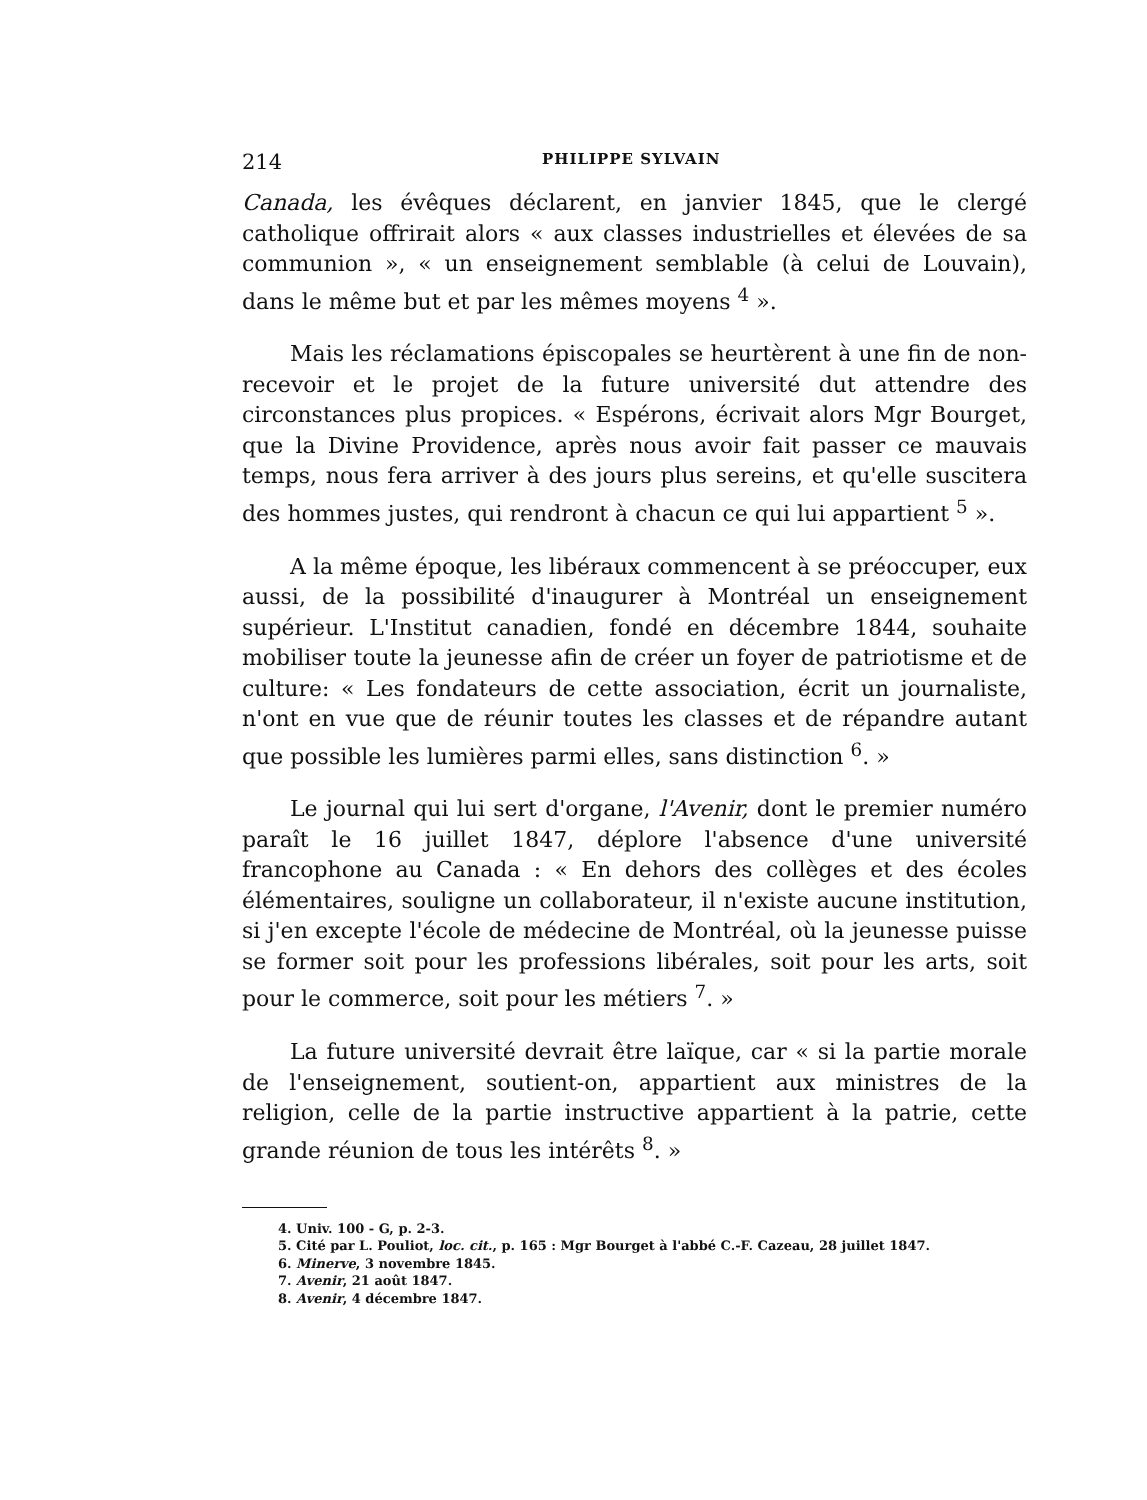214 PHILIPPE SYLVAIN
Canada, les évêques déclarent, en janvier 1845, que le clergé catholique offrirait alors « aux classes industrielles et élevées de sa communion », « un enseignement semblable (à celui de Louvain), dans le même but et par les mêmes moyens <sup>4</sup> ».
Mais les réclamations épiscopales se heurtèrent à une fin de non-recevoir et le projet de la future université dut attendre des circonstances plus propices. « Espérons, écrivait alors Mgr Bourget, que la Divine Providence, après nous avoir fait passer ce mauvais temps, nous fera arriver à des jours plus sereins, et qu'elle suscitera des hommes justes, qui rendront à chacun ce qui lui appartient <sup>5</sup> ».
A la même époque, les libéraux commencent à se préoccuper, eux aussi, de la possibilité d'inaugurer à Montréal un enseignement supérieur. L'Institut canadien, fondé en décembre 1844, souhaite mobiliser toute la jeunesse afin de créer un foyer de patriotisme et de culture: « Les fondateurs de cette association, écrit un journaliste, n'ont en vue que de réunir toutes les classes et de répandre autant que possible les lumières parmi elles, sans distinction <sup>6</sup>. »
Le journal qui lui sert d'organe, l'Avenir, dont le premier numéro paraît le 16 juillet 1847, déplore l'absence d'une université francophone au Canada : « En dehors des collèges et des écoles élémentaires, souligne un collaborateur, il n'existe aucune institution, si j'en excepte l'école de médecine de Montréal, où la jeunesse puisse se former soit pour les professions libérales, soit pour les arts, soit pour le commerce, soit pour les métiers <sup>7</sup>. »
La future université devrait être laïque, car « si la partie morale de l'enseignement, soutient-on, appartient aux ministres de la religion, celle de la partie instructive appartient à la patrie, cette grande réunion de tous les intérêts <sup>8</sup>. »
4. Univ. 100 - G, p. 2-3.
5. Cité par L. Pouliot, loc. cit., p. 165 : Mgr Bourget à l'abbé C.-F. Cazeau, 28 juillet 1847.
6. Minerve, 3 novembre 1845.
7. Avenir, 21 août 1847.
8. Avenir, 4 décembre 1847.